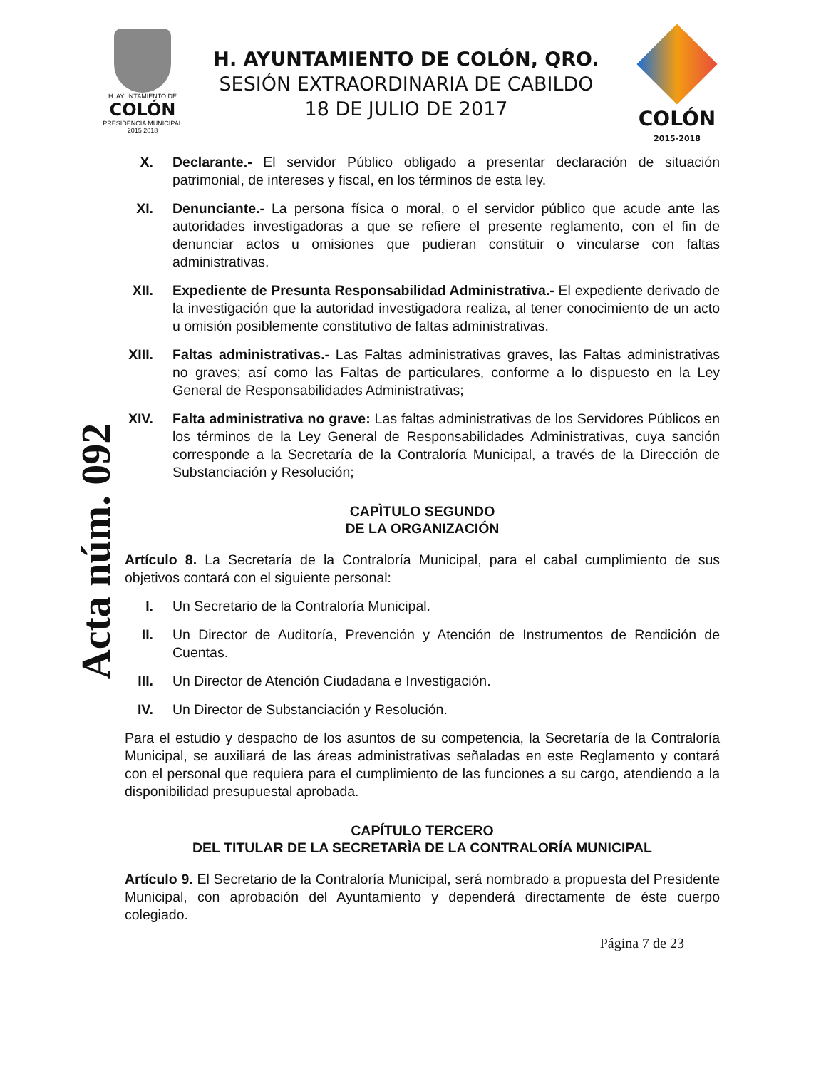H. AYUNTAMIENTO DE
COLÓN
PRESIDENCIA MUNICIPAL
2015 2018
H. AYUNTAMIENTO DE COLÓN, QRO.
SESIÓN EXTRAORDINARIA DE CABILDO
18 DE JULIO DE 2017
COLÓN
2015-2018
Acta núm. 092
X. Declarante.- El servidor Público obligado a presentar declaración de situación patrimonial, de intereses y fiscal, en los términos de esta ley.
XI. Denunciante.- La persona física o moral, o el servidor público que acude ante las autoridades investigadoras a que se refiere el presente reglamento, con el fin de denunciar actos u omisiones que pudieran constituir o vincularse con faltas administrativas.
XII. Expediente de Presunta Responsabilidad Administrativa.- El expediente derivado de la investigación que la autoridad investigadora realiza, al tener conocimiento de un acto u omisión posiblemente constitutivo de faltas administrativas.
XIII. Faltas administrativas.- Las Faltas administrativas graves, las Faltas administrativas no graves; así como las Faltas de particulares, conforme a lo dispuesto en la Ley General de Responsabilidades Administrativas;
XIV. Falta administrativa no grave: Las faltas administrativas de los Servidores Públicos en los términos de la Ley General de Responsabilidades Administrativas, cuya sanción corresponde a la Secretaría de la Contraloría Municipal, a través de la Dirección de Substanciación y Resolución;
CAPÌTULO SEGUNDO
DE LA ORGANIZACIÓN
Artículo 8. La Secretaría de la Contraloría Municipal, para el cabal cumplimiento de sus objetivos contará con el siguiente personal:
I. Un Secretario de la Contraloría Municipal.
II. Un Director de Auditoría, Prevención y Atención de Instrumentos de Rendición de Cuentas.
III. Un Director de Atención Ciudadana e Investigación.
IV. Un Director de Substanciación y Resolución.
Para el estudio y despacho de los asuntos de su competencia, la Secretaría de la Contraloría Municipal, se auxiliará de las áreas administrativas señaladas en este Reglamento y contará con el personal que requiera para el cumplimiento de las funciones a su cargo, atendiendo a la disponibilidad presupuestal aprobada.
CAPÍTULO TERCERO
DEL TITULAR DE LA SECRETARÌA DE LA CONTRALORÍA MUNICIPAL
Artículo 9. El Secretario de la Contraloría Municipal, será nombrado a propuesta del Presidente Municipal, con aprobación del Ayuntamiento y dependerá directamente de éste cuerpo colegiado.
Página 7 de 23